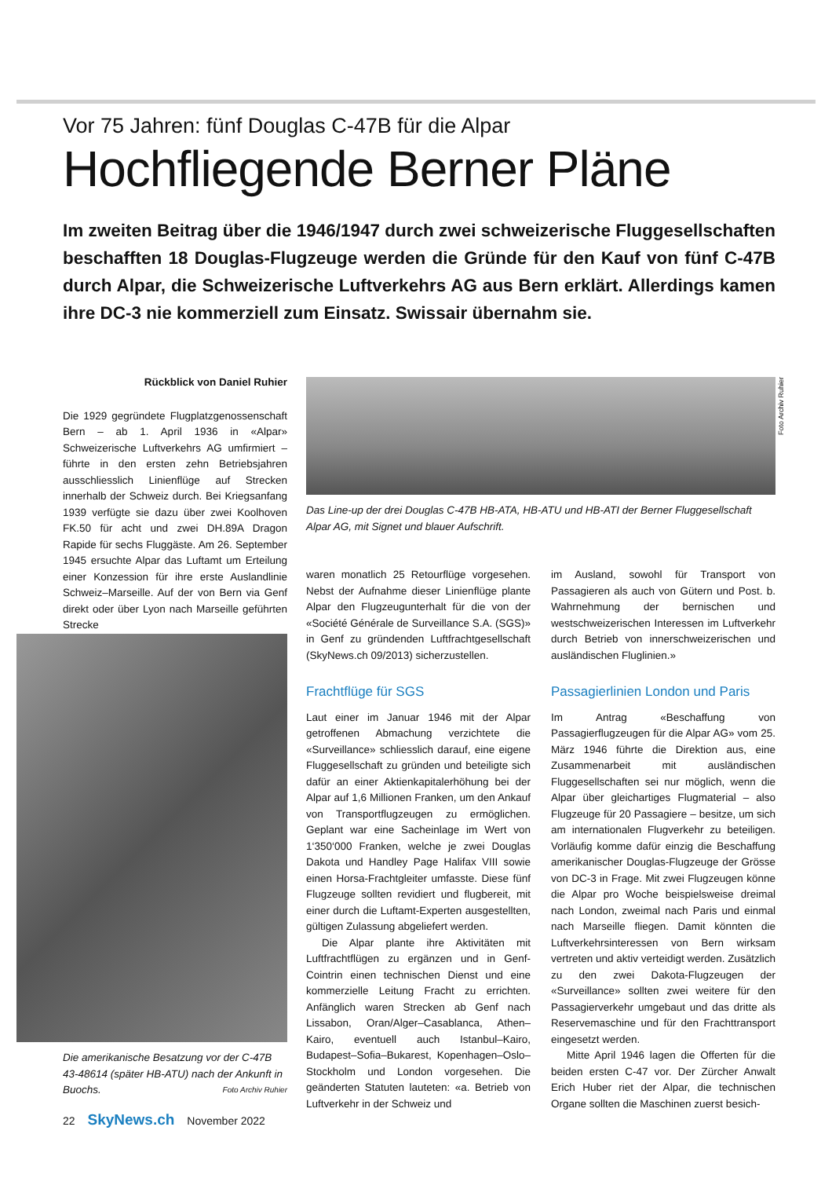Vor 75 Jahren: fünf Douglas C-47B für die Alpar
Hochfliegende Berner Pläne
Im zweiten Beitrag über die 1946/1947 durch zwei schweizerische Fluggesellschaften beschafften 18 Douglas-Flugzeuge werden die Gründe für den Kauf von fünf C-47B durch Alpar, die Schweizerische Luftverkehrs AG aus Bern erklärt. Allerdings kamen ihre DC-3 nie kommerziell zum Einsatz. Swissair übernahm sie.
Rückblick von Daniel Ruhier
Die 1929 gegründete Flugplatzgenossenschaft Bern – ab 1. April 1936 in «Alpar» Schweizerische Luftverkehrs AG umfirmiert – führte in den ersten zehn Betriebsjahren ausschliesslich Linienflüge auf Strecken innerhalb der Schweiz durch. Bei Kriegsanfang 1939 verfügte sie dazu über zwei Koolhoven FK.50 für acht und zwei DH.89A Dragon Rapide für sechs Fluggäste. Am 26. September 1945 ersuchte Alpar das Luftamt um Erteilung einer Konzession für ihre erste Auslandlinie Schweiz–Marseille. Auf der von Bern via Genf direkt oder über Lyon nach Marseille geführten Strecke
Foto Archiv Ruhier
Das Line-up der drei Douglas C-47B HB-ATA, HB-ATU und HB-ATI der Berner Fluggesellschaft Alpar AG, mit Signet und blauer Aufschrift.
Die amerikanische Besatzung vor der C-47B 43-48614 (später HB-ATU) nach der Ankunft in Buochs. Foto Archiv Ruhier
waren monatlich 25 Retourflüge vorgesehen. Nebst der Aufnahme dieser Linienflüge plante Alpar den Flugzeugunterhalt für die von der «Société Générale de Surveillance S.A. (SGS)» in Genf zu gründenden Luftfrachtgesellschaft (SkyNews.ch 09/2013) sicherzustellen.
Frachtflüge für SGS
Laut einer im Januar 1946 mit der Alpar getroffenen Abmachung verzichtete die «Surveillance» schliesslich darauf, eine eigene Fluggesellschaft zu gründen und beteiligte sich dafür an einer Aktienkapitalerhöhung bei der Alpar auf 1,6 Millionen Franken, um den Ankauf von Transportflugzeugen zu ermöglichen. Geplant war eine Sacheinlage im Wert von 1‘350‘000 Franken, welche je zwei Douglas Dakota und Handley Page Halifax VIII sowie einen Horsa-Frachtgleiter umfasste. Diese fünf Flugzeuge sollten revidiert und flugbereit, mit einer durch die Luftamt-Experten ausgestellten, gültigen Zulassung abgeliefert werden.
Die Alpar plante ihre Aktivitäten mit Luftfrachtflügen zu ergänzen und in Genf-Cointrin einen technischen Dienst und eine kommerzielle Leitung Fracht zu errichten. Anfänglich waren Strecken ab Genf nach Lissabon, Oran/Alger–Casablanca, Athen–Kairo, eventuell auch Istanbul–Kairo, Budapest–Sofia–Bukarest, Kopenhagen–Oslo–Stockholm und London vorgesehen. Die geänderten Statuten lauteten: «a. Betrieb von Luftverkehr in der Schweiz und
im Ausland, sowohl für Transport von Passagieren als auch von Gütern und Post. b. Wahrnehmung der bernischen und westschweizerischen Interessen im Luftverkehr durch Betrieb von innerschweizerischen und ausländischen Fluglinien.»
Passagierlinien London und Paris
Im Antrag «Beschaffung von Passagierflugzeugen für die Alpar AG» vom 25. März 1946 führte die Direktion aus, eine Zusammenarbeit mit ausländischen Fluggesellschaften sei nur möglich, wenn die Alpar über gleichartiges Flugmaterial – also Flugzeuge für 20 Passagiere – besitze, um sich am internationalen Flugverkehr zu beteiligen. Vorläufig komme dafür einzig die Beschaffung amerikanischer Douglas-Flugzeuge der Grösse von DC-3 in Frage. Mit zwei Flugzeugen könne die Alpar pro Woche beispielsweise dreimal nach London, zweimal nach Paris und einmal nach Marseille fliegen. Damit könnten die Luftverkehrsinteressen von Bern wirksam vertreten und aktiv verteidigt werden. Zusätzlich zu den zwei Dakota-Flugzeugen der «Surveillance» sollten zwei weitere für den Passagierverkehr umgebaut und das dritte als Reservemaschine und für den Frachttransport eingesetzt werden.
Mitte April 1946 lagen die Offerten für die beiden ersten C-47 vor. Der Zürcher Anwalt Erich Huber riet der Alpar, die technischen Organe sollten die Maschinen zuerst besich-
22 SkyNews.ch November 2022